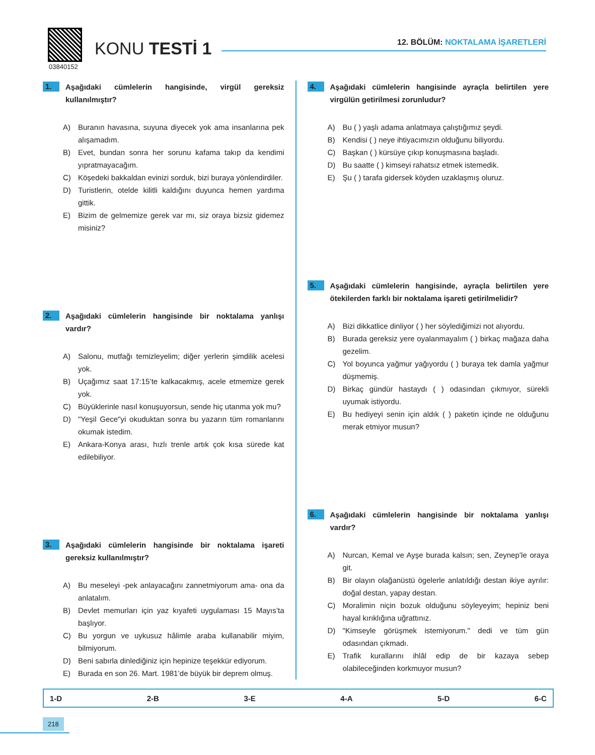03840152
KONU TESTİ 1
12. BÖLÜM: NOKTALAMA İŞARETLERİ
1.
Aşağıdaki cümlelerin hangisinde, virgül gereksiz kullanılmıştır?
A) Buranın havasına, suyuna diyecek yok ama insanlarına pek alışamadım.
B) Evet, bundan sonra her sorunu kafama takıp da kendimi yıpratmayacağım.
C) Köşedeki bakkaldan evinizi sorduk, bizi buraya yönlendirdiler.
D) Turistlerin, otelde kilitli kaldığını duyunca hemen yardıma gittik.
E) Bizim de gelmemize gerek var mı, siz oraya bizsiz gidemez misiniz?
2.
Aşağıdaki cümlelerin hangisinde bir noktalama yanlışı vardır?
A) Salonu, mutfağı temizleyelim; diğer yerlerin şimdilik acelesi yok.
B) Uçağımız saat 17:15’te kalkacakmış, acele etmemize gerek yok.
C) Büyüklerinle nasıl konuşuyorsun, sende hiç utanma yok mu?
D) "Yeşil Gece"yi okuduktan sonra bu yazarın tüm romanlarını okumak istedim.
E) Ankara-Konya arası, hızlı trenle artık çok kısa sürede kat edilebiliyor.
3.
Aşağıdaki cümlelerin hangisinde bir noktalama işareti gereksiz kullanılmıştır?
A) Bu meseleyi -pek anlayacağını zannetmiyorum ama- ona da anlatalım.
B) Devlet memurları için yaz kıyafeti uygulaması 15 Mayıs’ta başlıyor.
C) Bu yorgun ve uykusuz hâlimle araba kullanabilir miyim, bilmiyorum.
D) Beni sabırla dinlediğiniz için hepinize teşekkür ediyorum.
E) Burada en son 26. Mart. 1981’de büyük bir deprem olmuş.
4.
Aşağıdaki cümlelerin hangisinde ayraçla belirtilen yere virgülün getirilmesi zorunludur?
A) Bu ( ) yaşlı adama anlatmaya çalıştığımız şeydi.
B) Kendisi ( ) neye ihtiyacımızın olduğunu biliyordu.
C) Başkan ( ) kürsüye çıkıp konuşmasına başladı.
D) Bu saatte ( ) kimseyi rahatsız etmek istemedik.
E) Şu ( ) tarafa gidersek köyden uzaklaşmış oluruz.
5.
Aşağıdaki cümlelerin hangisinde, ayraçla belirtilen yere ötekilerden farklı bir noktalama işareti getirilmelidir?
A) Bizi dikkatlice dinliyor ( ) her söylediğimizi not alıyordu.
B) Burada gereksiz yere oyalanmayalım ( ) birkaç mağaza daha gezelim.
C) Yol boyunca yağmur yağıyordu ( ) buraya tek damla yağmur düşmemiş.
D) Birkaç gündür hastaydı ( ) odasından çıkmıyor, sürekli uyumak istiyordu.
E) Bu hediyeyi senin için aldık ( ) paketin içinde ne olduğunu merak etmiyor musun?
6.
Aşağıdaki cümlelerin hangisinde bir noktalama yanlışı vardır?
A) Nurcan, Kemal ve Ayşe burada kalsın; sen, Zeynep’le oraya git.
B) Bir olayın olağanüstü ögelerle anlatıldığı destan ikiye ayrılır: doğal destan, yapay destan.
C) Moralimin niçin bozuk olduğunu söyleyeyim; hepiniz beni hayal kırıklığına uğrattınız.
D) "Kimseyle görüşmek istemiyorum." dedi ve tüm gün odasından çıkmadı.
E) Trafik kurallarını ihlâl edip de bir kazaya sebep olabileceğinden korkmuyor musun?
1-D 2-B 3-E 4-A 5-D 6-C
218